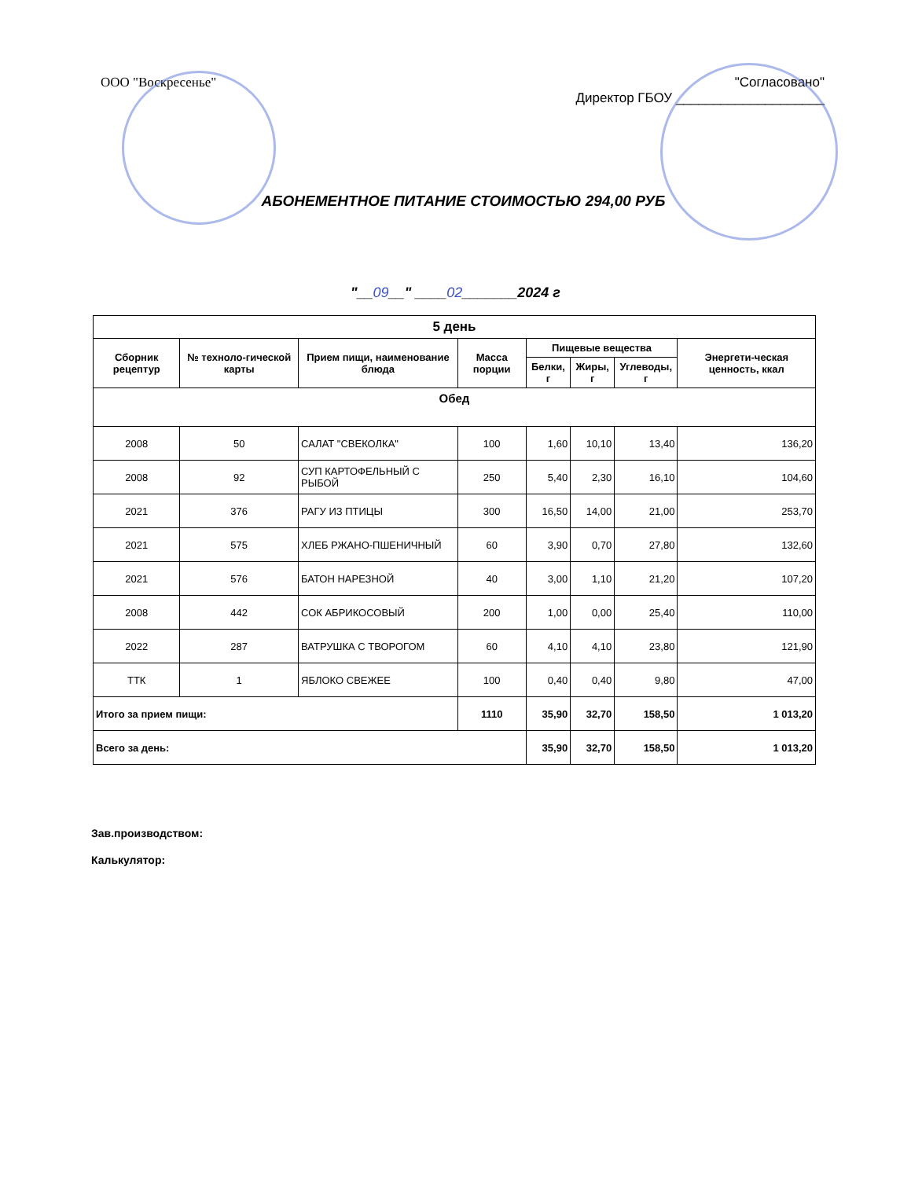ООО "Воскресенье" "Согласовано"
Директор ГБОУ ____________________
АБОНЕМЕНТНОЕ ПИТАНИЕ СТОИМОСТЬЮ 294,00 РУБ
"__09__" ____02_______2024 г
| 5 день | | | | | | | |
| --- | --- | --- | --- | --- | --- | --- | --- |
| Сборник рецептур | № техноло-гической карты | Прием пищи, наименование блюда | Масса порции | Пищевые вещества | | | Энергети-ческая ценность, ккал |
| | | | | Белки, г | Жиры, г | Углеводы, г | |
| Обед | | | | | | | |
| 2008 | 50 | САЛАТ "СВЕКОЛКА" | 100 | 1,60 | 10,10 | 13,40 | 136,20 |
| 2008 | 92 | СУП КАРТОФЕЛЬНЫЙ С РЫБОЙ | 250 | 5,40 | 2,30 | 16,10 | 104,60 |
| 2021 | 376 | РАГУ ИЗ ПТИЦЫ | 300 | 16,50 | 14,00 | 21,00 | 253,70 |
| 2021 | 575 | ХЛЕБ РЖАНО-ПШЕНИЧНЫЙ | 60 | 3,90 | 0,70 | 27,80 | 132,60 |
| 2021 | 576 | БАТОН НАРЕЗНОЙ | 40 | 3,00 | 1,10 | 21,20 | 107,20 |
| 2008 | 442 | СОК АБРИКОСОВЫЙ | 200 | 1,00 | 0,00 | 25,40 | 110,00 |
| 2022 | 287 | ВАТРУШКА С ТВОРОГОМ | 60 | 4,10 | 4,10 | 23,80 | 121,90 |
| ТТК | 1 | ЯБЛОКО СВЕЖЕЕ | 100 | 0,40 | 0,40 | 9,80 | 47,00 |
| Итого за прием пищи: | | | 1110 | 35,90 | 32,70 | 158,50 | 1 013,20 |
| Всего за день: | | | | 35,90 | 32,70 | 158,50 | 1 013,20 |
Зав.производством:
Калькулятор: